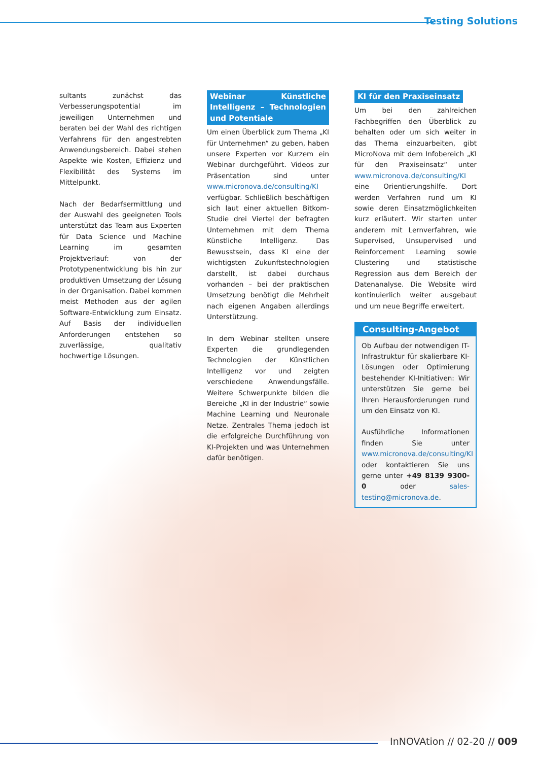Testing Solutions
sultants zunächst das Verbesserungspotential im jeweiligen Unternehmen und beraten bei der Wahl des richtigen Verfahrens für den angestrebten Anwendungsbereich. Dabei stehen Aspekte wie Kosten, Effizienz und Flexibilität des Systems im Mittelpunkt.
Nach der Bedarfsermittlung und der Auswahl des geeigneten Tools unterstützt das Team aus Experten für Data Science und Machine Learning im gesamten Projektverlauf: von der Prototypenentwicklung bis hin zur produktiven Umsetzung der Lösung in der Organisation. Dabei kommen meist Methoden aus der agilen Software-Entwicklung zum Einsatz. Auf Basis der individuellen Anforderungen entstehen so zuverlässige, qualitativ hochwertige Lösungen.
Webinar Künstliche Intelligenz – Technologien und Potentiale
Um einen Überblick zum Thema „KI für Unternehmen“ zu geben, haben unsere Experten vor Kurzem ein Webinar durchgeführt. Videos zur Präsentation sind unter www.micronova.de/consulting/KI verfügbar. Schließlich beschäftigen sich laut einer aktuellen Bitkom-Studie drei Viertel der befragten Unternehmen mit dem Thema Künstliche Intelligenz. Das Bewusstsein, dass KI eine der wichtigsten Zukunftstechnologien darstellt, ist dabei durchaus vorhanden – bei der praktischen Umsetzung benötigt die Mehrheit nach eigenen Angaben allerdings Unterstützung.
In dem Webinar stellten unsere Experten die grundlegenden Technologien der Künstlichen Intelligenz vor und zeigten verschiedene Anwendungsfälle. Weitere Schwerpunkte bilden die Bereiche „KI in der Industrie“ sowie Machine Learning und Neuronale Netze. Zentrales Thema jedoch ist die erfolgreiche Durchführung von KI-Projekten und was Unternehmen dafür benötigen.
KI für den Praxiseinsatz
Um bei den zahlreichen Fachbegriffen den Überblick zu behalten oder um sich weiter in das Thema einzuarbeiten, gibt MicroNova mit dem Infobereich „KI für den Praxiseinsatz“ unter www.micronova.de/consulting/KI eine Orientierungshilfe. Dort werden Verfahren rund um KI sowie deren Einsatzmöglichkeiten kurz erläutert. Wir starten unter anderem mit Lernverfahren, wie Supervised, Unsupervised und Reinforcement Learning sowie Clustering und statistische Regression aus dem Bereich der Datenanalyse. Die Website wird kontinuierlich weiter ausgebaut und um neue Begriffe erweitert.
Consulting-Angebot
Ob Aufbau der notwendigen IT-Infrastruktur für skalierbare KI-Lösungen oder Optimierung bestehender KI-Initiativen: Wir unterstützen Sie gerne bei Ihren Herausforderungen rund um den Einsatz von KI.
Ausführliche Informationen finden Sie unter www.micronova.de/consulting/KI oder kontaktieren Sie uns gerne unter +49 8139 9300-0 oder sales-testing@micronova.de.
InNOVAtion // 02-20 // 009